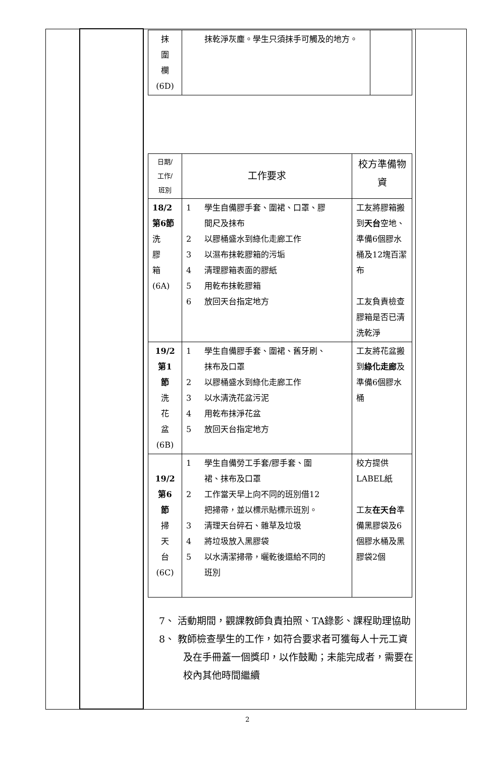| | | / 抹 圍 欄 (6D) / 抹乾淨灰塵。學生只須抹手可觸及的地方。 / / / 日期/ 工作/ 班別 / 工作要求 / 校方準備物資 / / 18/2 第6節 洗 膠 箱 (6A) / 1 學生自備膠手套、圍裙、口罩、膠 間尺及抹布 2 以膠桶盛水到綠化走廊工作 3 以濕布抹乾膠箱的污垢 4 清理膠箱表面的膠紙 5 用乾布抹乾膠箱 6 放回天台指定地方 / 工友將膠箱搬到 天台 空地、準備6個膠水桶及12塊百潔布 工友負責檢查膠箱是否已清洗乾淨 / / 19/2 第1 節 洗 花 盆 (6B) / 1 學生自備膠手套、圍裙、舊牙刷、 抹布及口罩 2 以膠桶盛水到綠化走廊工作 3 以水清洗花盆污泥 4 用乾布抹淨花盆 5 放回天台指定地方 / 工友將花盆搬到 綠化走廊 及準備6個膠水桶 / / 19/2 第6 節 掃 天 台 (6C) / 1 學生自備勞工手套/膠手套、圍 裙、抹布及口罩 2 工作當天早上向不同的班別借12 把掃帚，並以標示貼標示班別。 3 清理天台碎石、雜草及垃圾 4 將垃圾放入黑膠袋 5 以水清潔掃帚，曬乾後還給不同的 班別 / 校方提供LABEL紙 工友 在天台 準備黑膠袋及6個膠水桶及黑膠袋2個 / 7、 活動期間，觀課教師負責拍照、TA錄影、課程助理協助 8、 教師檢查學生的工作，如符合要求者可獲每人十元工資及在手冊蓋一個獎印，以作鼓勵；未能完成者，需要在校內其他時間繼續 | |
2